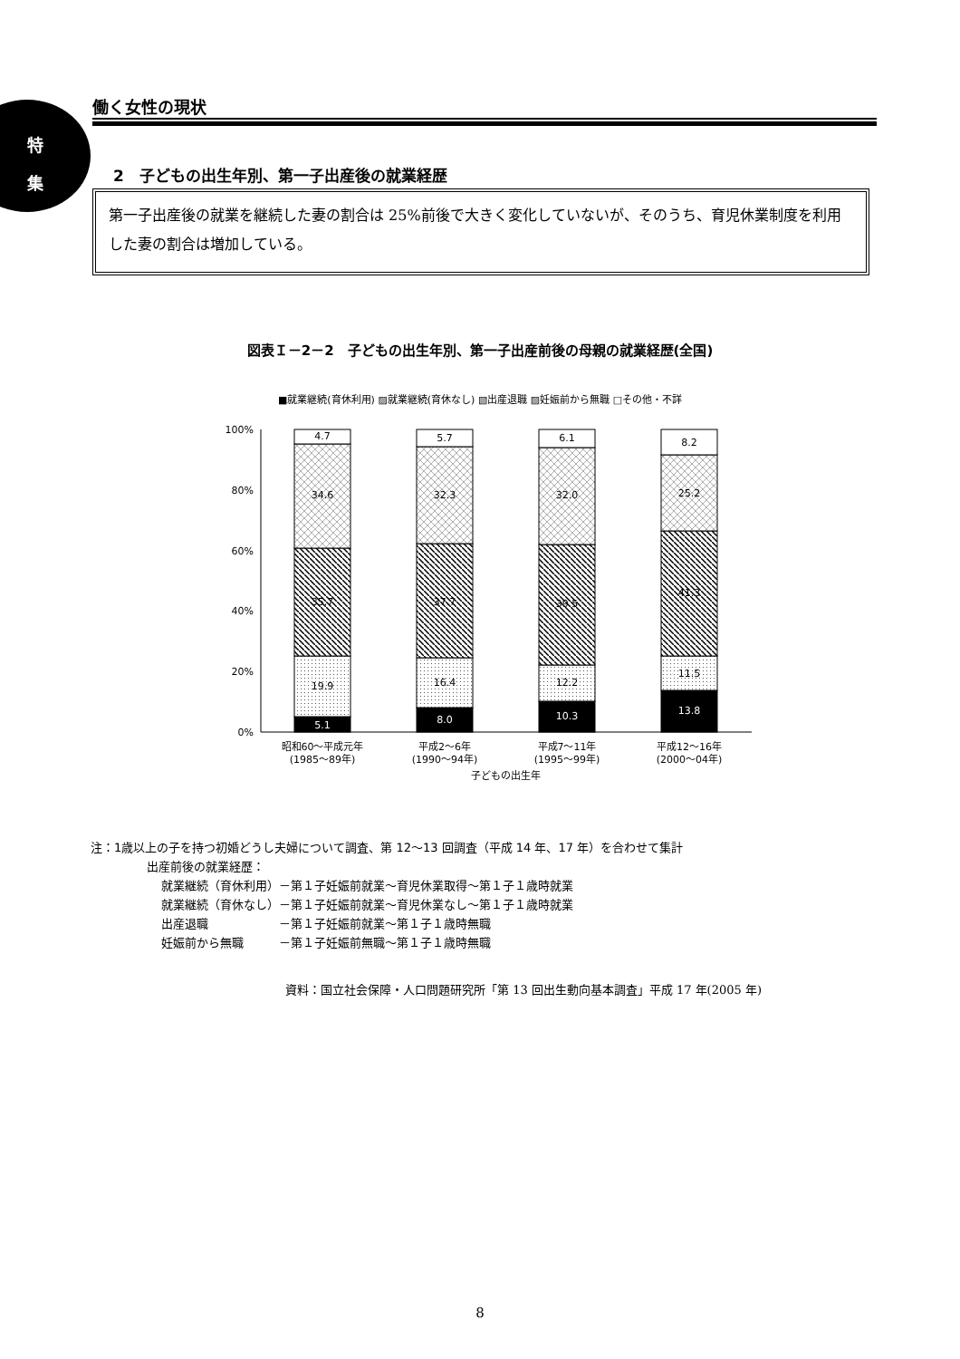特
集
働く女性の現状
2　子どもの出生年別、第一子出産後の就業経歴
第一子出産後の就業を継続した妻の割合は 25%前後で大きく変化していないが、そのうち、育児休業制度を利用した妻の割合は増加している。
図表Ｉ－2－2　子どもの出生年別、第一子出産前後の母親の就業経歴(全国)
■就業継続(育休利用) ▨就業継続(育休なし) ▧出産退職 ▨妊娠前から無職 □その他・不詳
100%
80%
60%
40%
20%
0%
4.7
34.6
35.7
19.9
5.1
5.7
32.3
37.7
16.4
8.0
6.1
32.0
39.5
12.2
10.3
8.2
25.2
41.3
11.5
13.8
昭和60～平成元年
(1985～89年)
平成2～6年
(1990～94年)
平成7～11年
(1995～99年)
平成12～16年
(2000～04年)
子どもの出生年
注：1歳以上の子を持つ初婚どうし夫婦について調査、第 12～13 回調査（平成 14 年、17 年）を合わせて集計
出産前後の就業経歴：
就業継続（育休利用）－第１子妊娠前就業～育児休業取得～第１子１歳時就業
就業継続（育休なし）－第１子妊娠前就業～育児休業なし～第１子１歳時就業
出産退職　　　　　　－第１子妊娠前就業～第１子１歳時無職
妊娠前から無職　　　－第１子妊娠前無職～第１子１歳時無職
資料：国立社会保障・人口問題研究所「第 13 回出生動向基本調査」平成 17 年(2005 年)
8